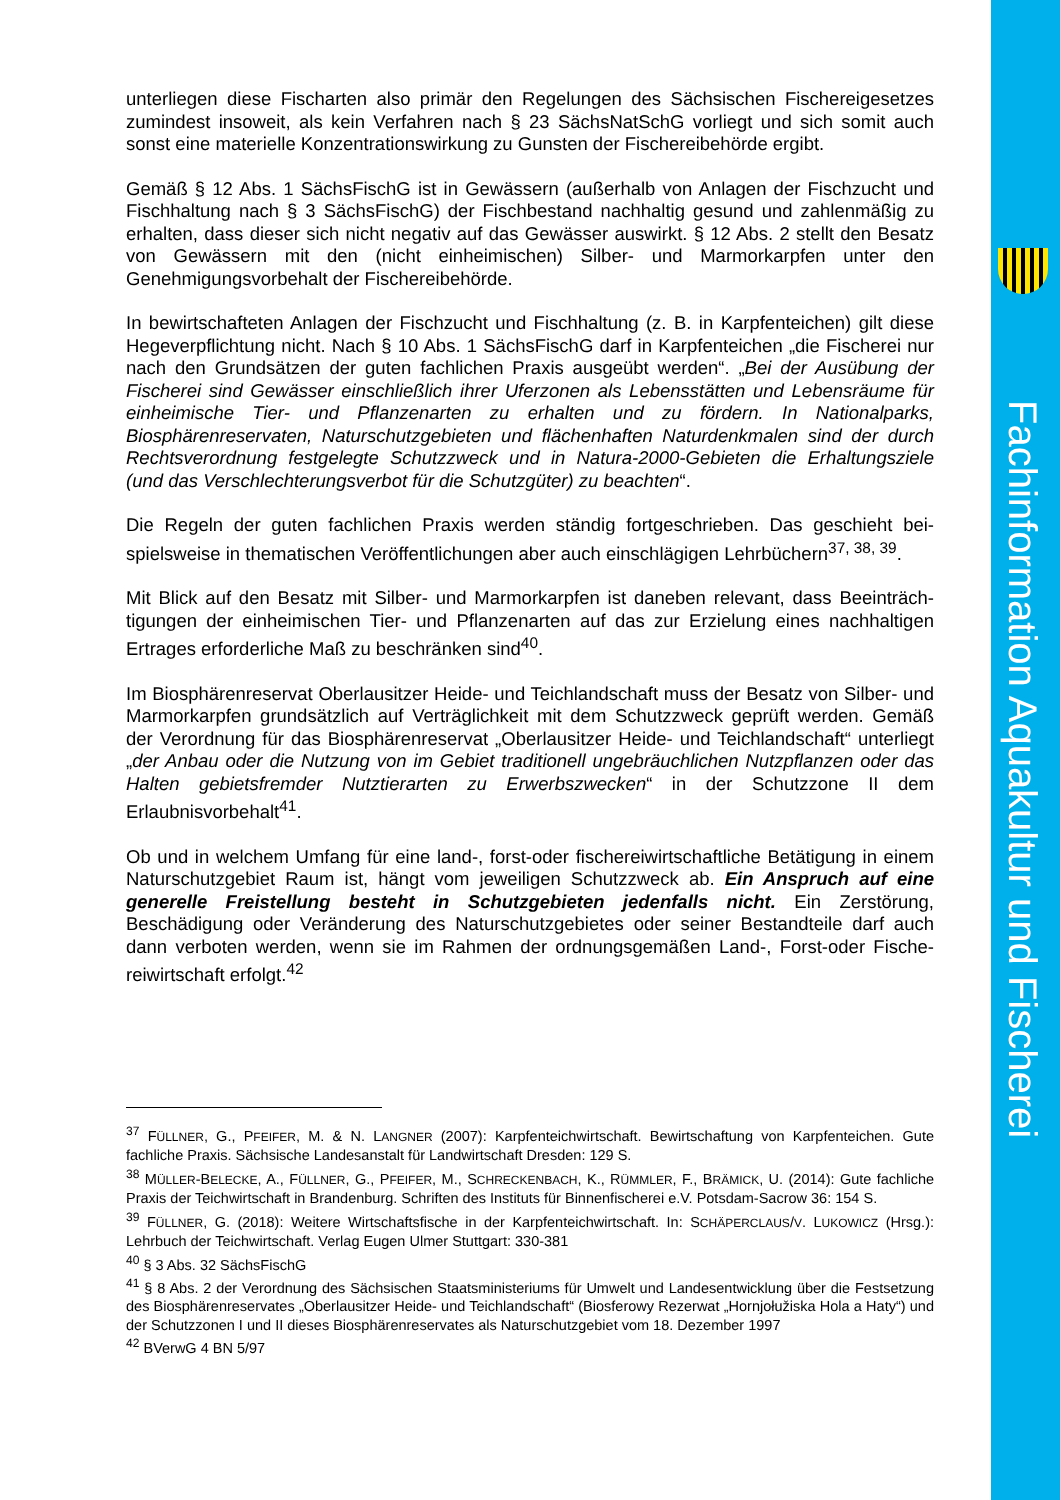Fachinformation Aquakultur und Fischerei
unterliegen diese Fischarten also primär den Regelungen des Sächsischen Fischereigesetzes zumindest insoweit, als kein Verfahren nach § 23 SächsNatSchG vorliegt und sich somit auch sonst eine materielle Konzentrationswirkung zu Gunsten der Fischereibehörde ergibt.
Gemäß § 12 Abs. 1 SächsFischG ist in Gewässern (außerhalb von Anlagen der Fischzucht und Fischhaltung nach § 3 SächsFischG) der Fischbestand nachhaltig gesund und zahlenmä­ßig zu erhalten, dass dieser sich nicht negativ auf das Gewässer auswirkt. § 12 Abs. 2 stellt den Besatz von Gewässern mit den (nicht einheimischen) Silber- und Marmorkarpfen unter den Genehmigungsvorbehalt der Fischereibehörde.
In bewirtschafteten Anlagen der Fischzucht und Fischhaltung (z. B. in Karpfenteichen) gilt diese Hegeverpflichtung nicht. Nach § 10 Abs. 1 SächsFischG darf in Karpfenteichen „die Fi­scherei nur nach den Grundsätzen der guten fachlichen Praxis ausgeübt werden“. „Bei der Ausübung der Fischerei sind Gewässer einschließlich ihrer Uferzonen als Lebensstätten und Lebensräume für einheimische Tier- und Pflanzenarten zu erhalten und zu fördern. In Natio­nalparks, Biosphärenreservaten, Naturschutzgebieten und flächenhaften Naturdenkmalen sind der durch Rechtsverordnung festgelegte Schutzzweck und in Natura-2000-Gebieten die Erhaltungsziele (und das Verschlechterungsverbot für die Schutzgüter) zu beachten“.
Die Regeln der guten fachlichen Praxis werden ständig fortgeschrieben. Das geschieht bei­spielsweise in thematischen Veröffentlichungen aber auch einschlägigen Lehrbüchern<sup>37, 38, 39</sup>.
Mit Blick auf den Besatz mit Silber- und Marmorkarpfen ist daneben relevant, dass Beeinträch­tigungen der einheimischen Tier- und Pflanzenarten auf das zur Erzielung eines nachhaltigen Ertrages erforderliche Maß zu beschränken sind<sup>40</sup>.
Im Biosphärenreservat Oberlausitzer Heide- und Teichlandschaft muss der Besatz von Silber- und Marmorkarpfen grundsätzlich auf Verträglichkeit mit dem Schutzzweck geprüft werden. Gemäß der Verordnung für das Biosphärenreservat „Oberlausitzer Heide- und Teichland­schaft“ unterliegt „der Anbau oder die Nutzung von im Gebiet traditionell ungebräuchlichen Nutzpflanzen oder das Halten gebietsfremder Nutztierarten zu Erwerbszwecken“ in der Schutzzone II dem Erlaubnisvorbehalt<sup>41</sup>.
Ob und in welchem Umfang für eine land-, forst-oder fischereiwirtschaftliche Betätigung in ei­nem Naturschutzgebiet Raum ist, hängt vom jeweiligen Schutzzweck ab. Ein Anspruch auf eine generelle Freistellung besteht in Schutzgebieten jedenfalls nicht. Ein Zerstörung, Beschädigung oder Veränderung des Naturschutzgebietes oder seiner Bestandteile darf auch dann verboten werden, wenn sie im Rahmen der ordnungsgemäßen Land-, Forst-oder Fische­reiwirtschaft erfolgt.<sup>42</sup>
<sup>37</sup> FÜLLNER, G., PFEIFER, M. & N. LANGNER (2007): Karpfenteichwirtschaft. Bewirtschaftung von Karpfenteichen. Gute fachliche Praxis. Sächsische Landesanstalt für Landwirtschaft Dresden: 129 S.
<sup>38</sup> MÜLLER-BELECKE, A., FÜLLNER, G., PFEIFER, M., SCHRECKENBACH, K., RÜMMLER, F., BRÄMICK, U. (2014): Gute fach­liche Praxis der Teichwirtschaft in Brandenburg. Schriften des Instituts für Binnenfischerei e.V. Potsdam-Sacrow 36: 154 S.
<sup>39</sup> FÜLLNER, G. (2018): Weitere Wirtschaftsfische in der Karpfenteichwirtschaft. In: SCHÄPERCLAUS/V. LUKOWICZ (Hrsg.): Lehrbuch der Teichwirtschaft. Verlag Eugen Ulmer Stuttgart: 330-381
<sup>40</sup> § 3 Abs. 32 SächsFischG
<sup>41</sup> § 8 Abs. 2 der Verordnung des Sächsischen Staatsministeriums für Umwelt und Landesentwicklung über die Festsetzung des Biosphärenreservates „Oberlausitzer Heide- und Teichlandschaft“ (Biosferowy Rezerwat „Horn­jołužiska Hola a Haty“) und der Schutzzonen I und II dieses Biosphärenreservates als Naturschutzgebiet vom 18. Dezember 1997
<sup>42</sup> BVerwG 4 BN 5/97